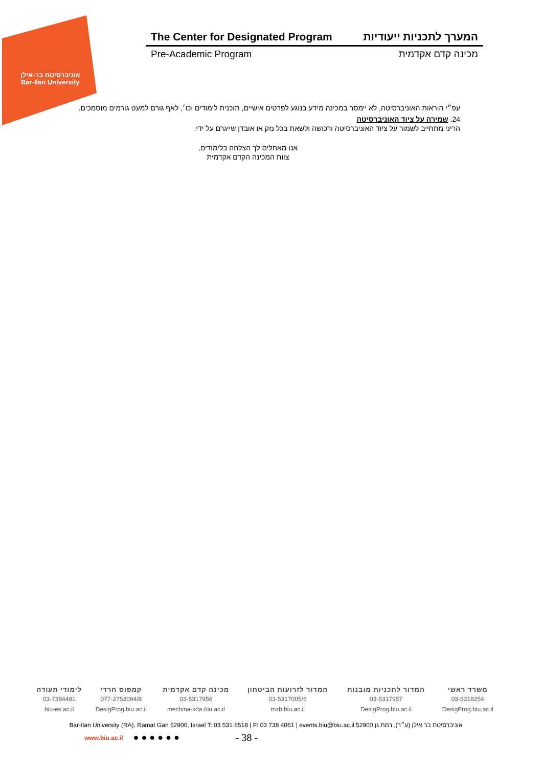אוניברסיטת בר-אילן
Bar-Ilan University
The Center for Designated Program המערך לתכניות ייעודיות
Pre-Academic Program מכינה קדם אקדמית
עפ״י הוראות האוניברסיטה, לא יימסר במכינה מידע בנוגע לפרטים אישיים, תוכנית לימודים וכו׳, לאף גורם למעט גורמים מוסמכים.
24. שמירה על ציוד האוניברסיטה
הריני מתחייב לשמור על ציוד האוניברסיטה ורכושה ולשאת בכל נזק או אובדן שייגרם על ידי.
אנו מאחלים לך הצלחה בלימודים,
צוות המכינה הקדם אקדמית
| משרד ראשי | המדור לתכניות מובנות | המדור לזרועות הביטחון | מכינה קדם אקדמית | קמפוס חרדי | לימודי תעודה |
| --- | --- | --- | --- | --- | --- |
| 03-5318254 | 03-5317957 | 03-5317005/6 | 03-5317956 | 077-2753094/8 | 03-7384481 |
| DesigProg.biu.ac.il | DesigProg.biu.ac.il | mzb.biu.ac.il | mechina-kda.biu.ac.il | DesigProg.biu.ac.il | biu-es.ac.il |
Bar-Ilan University (RA), Ramat Gan 52900, Israel T: 03 531 8518 | F: 03 738 4061 | events.biu@biu.ac.il אוניברסיטת בר אילן (ע״ר), רמת גן 52900
www.biu.ac.il ● ● ● ● ● ● - 38 -